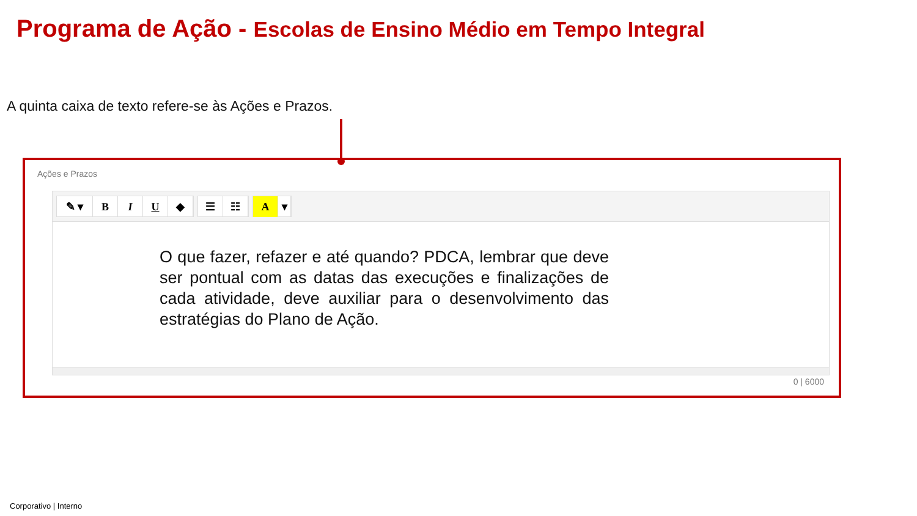Programa de Ação - Escolas de Ensino Médio em Tempo Integral
A quinta caixa de texto refere-se às Ações e Prazos.
Ações e Prazos
✎ ▾ BIU ◆ ☰ ☷ A ▾
O que fazer, refazer e até quando? PDCA, lembrar que deve ser pontual com as datas das execuções e finalizações de cada atividade, deve auxiliar para o desenvolvimento das estratégias do Plano de Ação.
0 | 6000
Corporativo | Interno